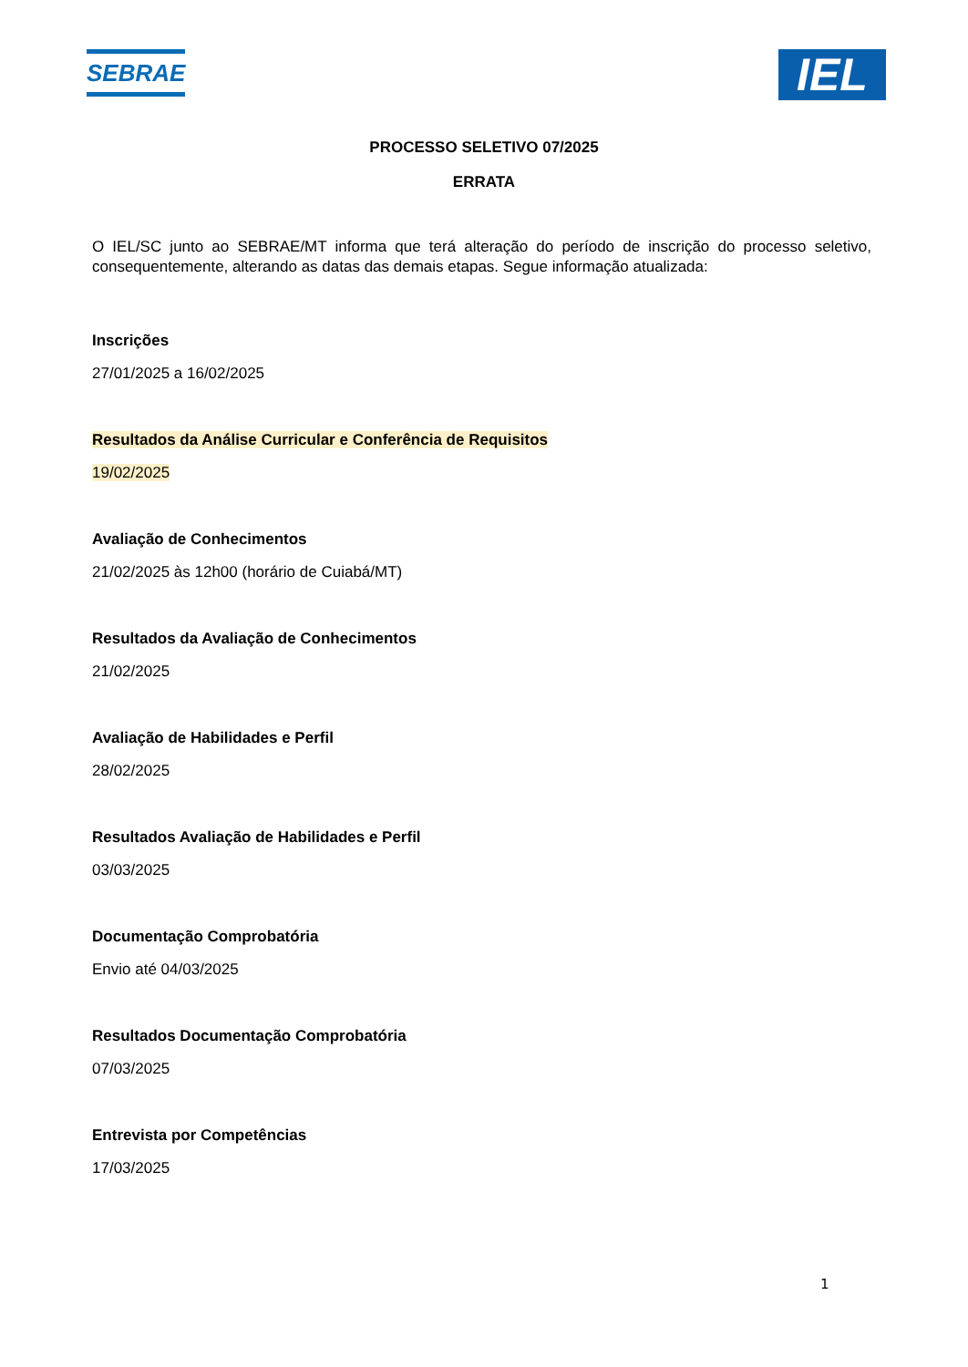SEBRAE
IEL
PROCESSO SELETIVO 07/2025
ERRATA
O IEL/SC junto ao SEBRAE/MT informa que terá alteração do período de inscrição do processo seletivo, consequentemente, alterando as datas das demais etapas. Segue informação atualizada:
Inscrições
27/01/2025 a 16/02/2025
Resultados da Análise Curricular e Conferência de Requisitos
19/02/2025
Avaliação de Conhecimentos
21/02/2025 às 12h00 (horário de Cuiabá/MT)
Resultados da Avaliação de Conhecimentos
21/02/2025
Avaliação de Habilidades e Perfil
28/02/2025
Resultados Avaliação de Habilidades e Perfil
03/03/2025
Documentação Comprobatória
Envio até 04/03/2025
Resultados Documentação Comprobatória
07/03/2025
Entrevista por Competências
17/03/2025
1